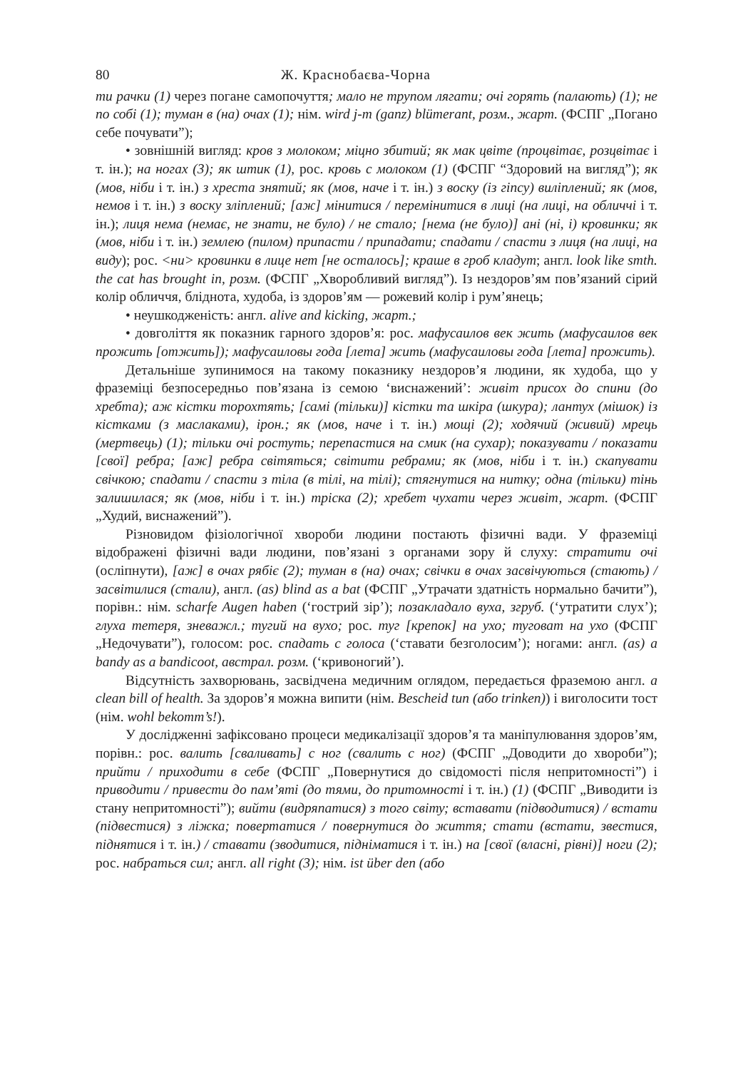80 Ж. Краснобаєва-Чорна
ти рачки (1) через погане самопочуття; мало не трупом лягати; очі горять (палають) (1); не по собі (1); туман в (на) очах (1); нім. wird j-m (ganz) blümerant, розм., жарт. (ФСПГ „Погано себе почувати”);
• зовнішній вигляд: кров з молоком; міцно збитий; як мак цвіте (процвітає, розцвітає і т. ін.); на ногах (3); як штик (1), рос. кровь с молоком (1) (ФСПГ “Здоровий на вигляд”); як (мов, ніби і т. ін.) з хреста знятий; як (мов, наче і т. ін.) з воску (із гіпсу) виліплений; як (мов, немов і т. ін.) з воску зліплений; [аж] мінитися / перемінитися в лиці (на лиці, на обличчі і т. ін.); лиця нема (немає, не знати, не було) / не стало; [нема (не було)] ані (ні, і) кровинки; як (мов, ніби і т. ін.) землею (пилом) припасти / припадати; спадати / спасти з лиця (на лиці, на виду); рос. <ни> кровинки в лице нет [не осталось]; краше в гроб кладут; англ. look like smth. the cat has brought in, розм. (ФСПГ „Хворобливий вигляд”). Із нездоров’ям пов’язаний сірий колір обличчя, блі­днота, худоба, із здоров’ям — рожевий колір і рум’янець;
• неушкодженість: англ. alive and kicking, жарт.;
• довголіття як показник гарного здоров’я: рос. мафусаилов век жить (мафусаилов век прожить [отжить]); мафусаиловы года [лета] жить (мафусаиловы года [лета] прожить).
Детальніше зупинимося на такому показнику нездоров’я людини, як худоба, що у фраземіці безпосередньо пов’язана із семою ‘виснажений’: живіт присох до спини (до хребта); аж кістки торохтять; [самі (тільки)] кістки та шкіра (шкура); лантух (мішок) із кістками (з маслаками), ірон.; як (мов, наче і т. ін.) мощі (2); ходячий (живий) мрець (мертвець) (1); тільки очі ростуть; перепастися на смик (на сухар); показувати / показати [свої] ребра; [аж] ребра світяться; світити ребрами; як (мов, ніби і т. ін.) скапувати свічкою; спадати / спасти з тіла (в тілі, на тілі); стягнутися на нитку; одна (тільки) тінь залишилася; як (мов, ніби і т. ін.) тріска (2); хребет чухати через живіт, жарт. (ФСПГ „Худий, виснажений”).
Різновидом фізіологічної хвороби людини постають фізичні вади. У фраземіці відображені фізичні вади людини, пов’язані з органами зору й слуху: стратити очі (осліпнути), [аж] в очах рябіє (2); туман в (на) очах; свічки в очах засвічуються (стають) / засвітилися (стали), англ. (as) blind as a bat (ФСПГ „Утрачати здатність нормально бачити”), порівн.: нім. scharfe Augen haben (‘гострий зір’); позакладало вуха, згруб. (‘утратити слух’); глуха тетеря, зневажл.; тугий на вухо; рос. туг [крепок] на ухо; туговат на ухо (ФСПГ „Недочувати”), голосом: рос. спадать с голоса (‘ставати безголосим’); ногами: англ. (as) a bandy as a bandicoot, австрал. розм. (‘кривоногий’).
Відсутність захворювань, засвідчена медичним оглядом, передається фраземою англ. a clean bill of health. За здоров’я можна випити (нім. Bescheid tun (або trinken)) і виголосити тост (нім. wohl bekomm’s!).
У дослідженні зафіксовано процеси медикалізації здоров’я та маніпулювання здоров’ям, порівн.: рос. валить [сваливать] с ног (свалить с ног) (ФСПГ „Доводити до хвороби”); прийти / приходити в себе (ФСПГ „Повернутися до свідомості після непритомності”) і приводити / привести до пам’яті (до тями, до притомності і т. ін.) (1) (ФСПГ „Виводити із стану непритомності”); вийти (видряпатися) з того світу; вставати (підводитися) / встати (підвестися) з ліжка; повертатися / повернутися до життя; стати (встати, звестися, піднятися і т. ін.) / ставати (зводитися, підніматися і т. ін.) на [свої (власні, рівні)] ноги (2); рос. набраться сил; англ. all right (3); нім. ist über den (або